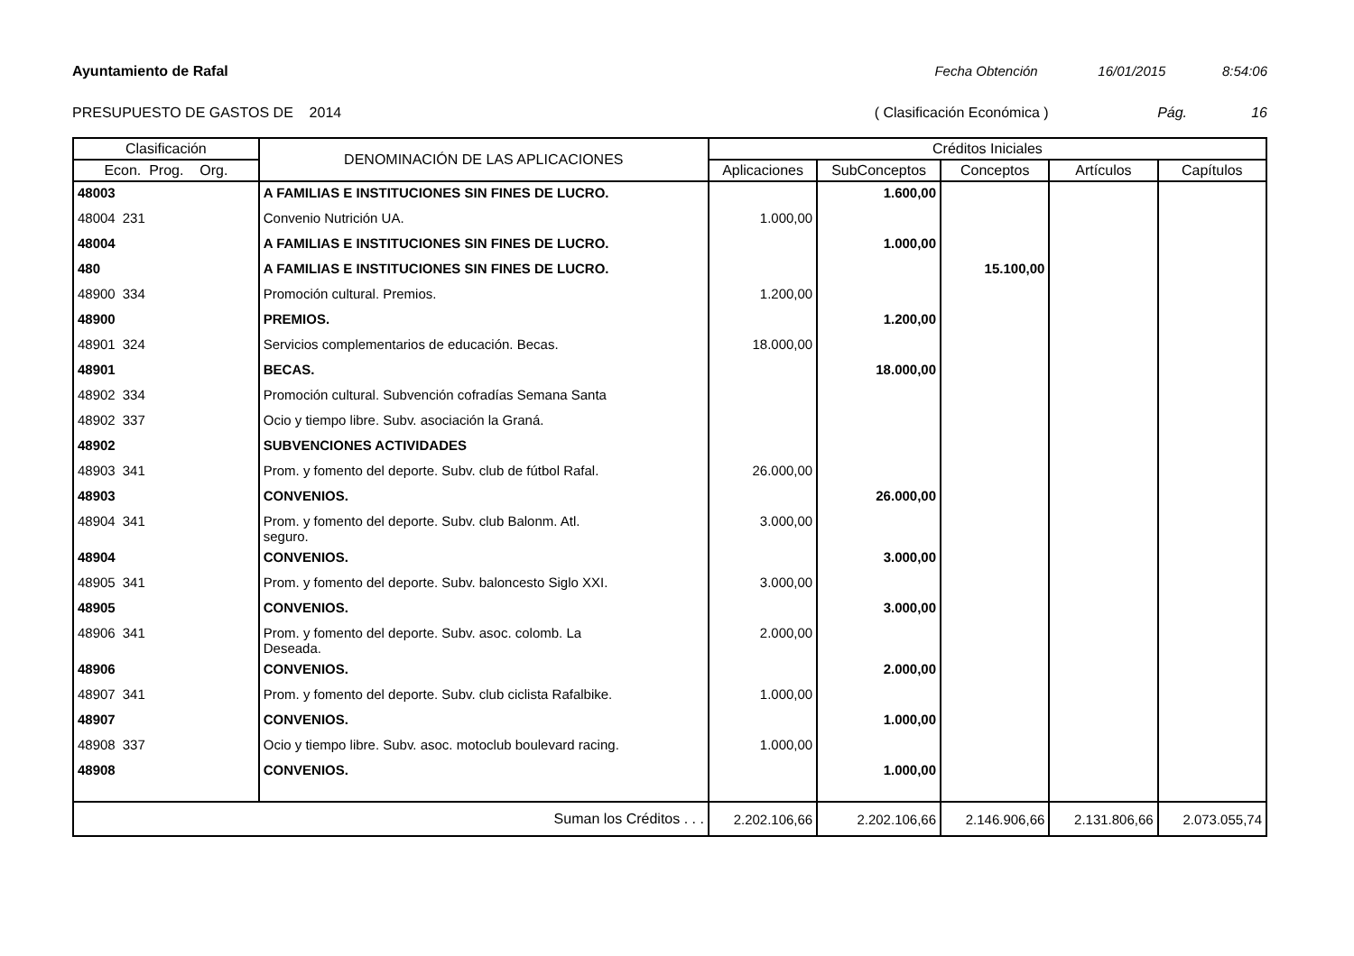Ayuntamiento de Rafal Fecha Obtención 16/01/2015 8:54:06
PRESUPUESTO DE GASTOS DE 2014 ( Clasificación Económica ) Pág. 16
| Clasificación | | | DENOMINACIÓN DE LAS APLICACIONES | Créditos Iniciales | | | | |
| --- | --- | --- | --- | --- | --- | --- | --- | --- |
| Econ. Prog. Org. | | | | Aplicaciones | SubConceptos | Conceptos | Artículos | Capítulos |
| 48003 | | | A FAMILIAS E INSTITUCIONES SIN FINES DE LUCRO. | | 1.600,00 | | | |
| 48004 | 231 | | Convenio Nutrición UA. | 1.000,00 | | | | |
| 48004 | | | A FAMILIAS E INSTITUCIONES SIN FINES DE LUCRO. | | 1.000,00 | | | |
| 480 | | | A FAMILIAS E INSTITUCIONES SIN FINES DE LUCRO. | | | 15.100,00 | | |
| 48900 | 334 | | Promoción cultural. Premios. | 1.200,00 | | | | |
| 48900 | | | PREMIOS. | | 1.200,00 | | | |
| 48901 | 324 | | Servicios complementarios de educación. Becas. | 18.000,00 | | | | |
| 48901 | | | BECAS. | | 18.000,00 | | | |
| 48902 | 334 | | Promoción cultural. Subvención cofradías Semana Santa | | | | | |
| 48902 | 337 | | Ocio y tiempo libre. Subv. asociación la Graná. | | | | | |
| 48902 | | | SUBVENCIONES ACTIVIDADES | | | | | |
| 48903 | 341 | | Prom. y fomento del deporte. Subv. club de fútbol Rafal. | 26.000,00 | | | | |
| 48903 | | | CONVENIOS. | | 26.000,00 | | | |
| 48904 | 341 | | Prom. y fomento del deporte. Subv. club Balonm. Atl. seguro. | 3.000,00 | | | | |
| 48904 | | | CONVENIOS. | | 3.000,00 | | | |
| 48905 | 341 | | Prom. y fomento del deporte. Subv. baloncesto Siglo XXI. | 3.000,00 | | | | |
| 48905 | | | CONVENIOS. | | 3.000,00 | | | |
| 48906 | 341 | | Prom. y fomento del deporte. Subv. asoc. colomb. La Deseada. | 2.000,00 | | | | |
| 48906 | | | CONVENIOS. | | 2.000,00 | | | |
| 48907 | 341 | | Prom. y fomento del deporte. Subv. club ciclista Rafalbike. | 1.000,00 | | | | |
| 48907 | | | CONVENIOS. | | 1.000,00 | | | |
| 48908 | 337 | | Ocio y tiempo libre. Subv. asoc. motoclub boulevard racing. | 1.000,00 | | | | |
| 48908 | | | CONVENIOS. | | 1.000,00 | | | |
| Suman los Créditos . . . | | | | 2.202.106,66 | 2.202.106,66 | 2.146.906,66 | 2.131.806,66 | 2.073.055,74 |